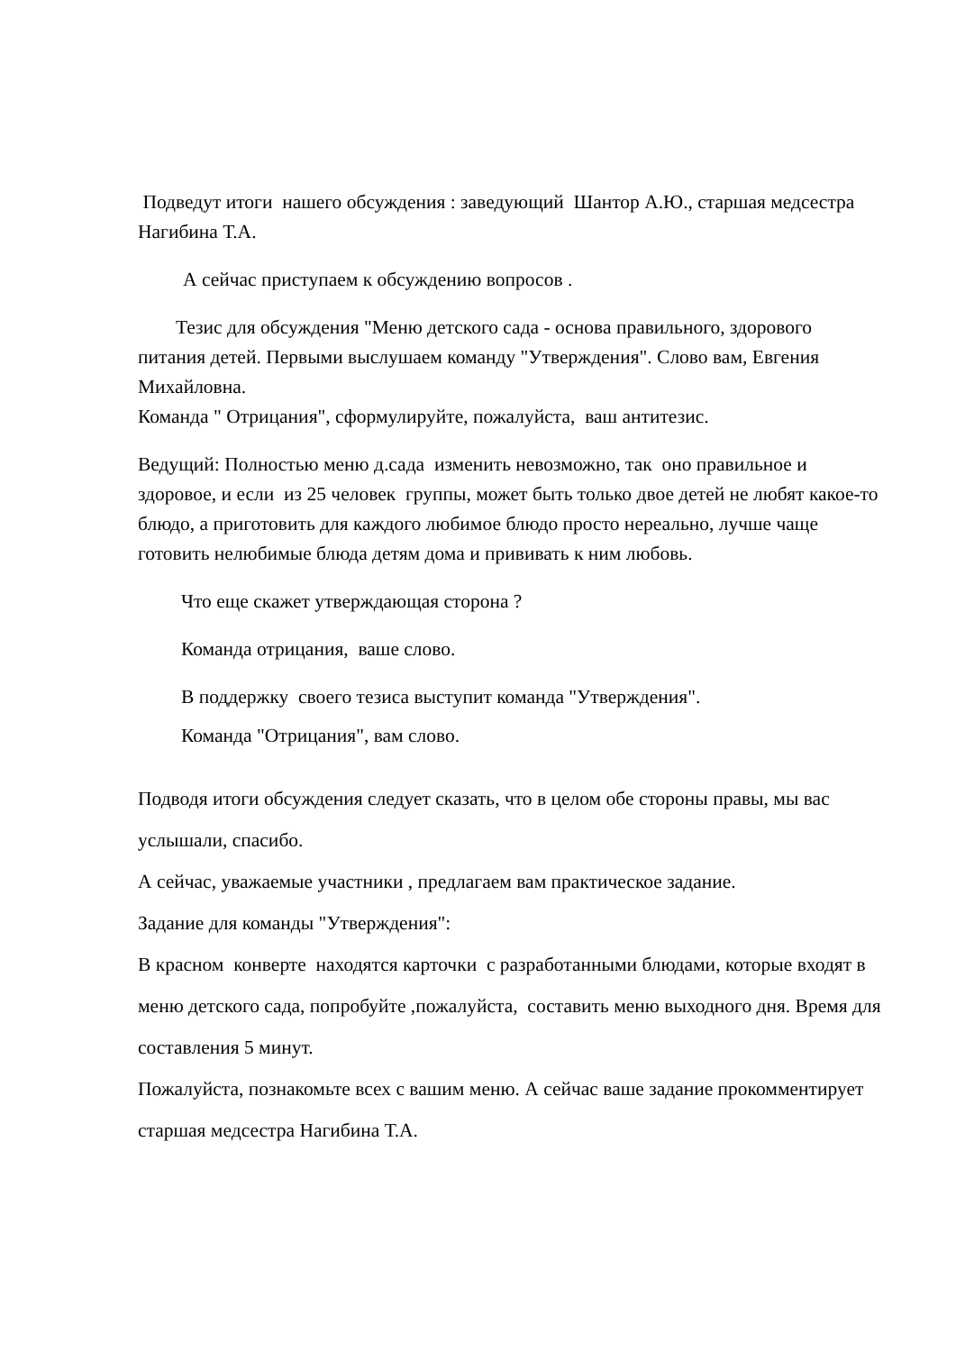Подведут итоги нашего обсуждения : заведующий Шантор А.Ю., старшая медсестра Нагибина Т.А.
А сейчас приступаем к обсуждению вопросов .
Тезис для обсуждения "Меню детского сада - основа правильного, здорового питания детей. Первыми выслушаем команду "Утверждения". Слово вам, Евгения Михайловна.
Команда " Отрицания", сформулируйте, пожалуйста, ваш антитезис.
Ведущий: Полностью меню д.сада изменить невозможно, так оно правильное и здоровое, и если из 25 человек группы, может быть только двое детей не любят какое-то блюдо, а приготовить для каждого любимое блюдо просто нереально, лучше чаще готовить нелюбимые блюда детям дома и прививать к ним любовь.
Что еще скажет утверждающая сторона ?
Команда отрицания, ваше слово.
В поддержку своего тезиса выступит команда "Утверждения".
Команда "Отрицания", вам слово.
Подводя итоги обсуждения следует сказать, что в целом обе стороны правы, мы вас услышали, спасибо.
А сейчас, уважаемые участники , предлагаем вам практическое задание.
Задание для команды "Утверждения":
В красном конверте находятся карточки с разработанными блюдами, которые входят в меню детского сада, попробуйте ,пожалуйста, составить меню выходного дня. Время для составления 5 минут.
Пожалуйста, познакомьте всех с вашим меню. А сейчас ваше задание прокомментирует старшая медсестра Нагибина Т.А.